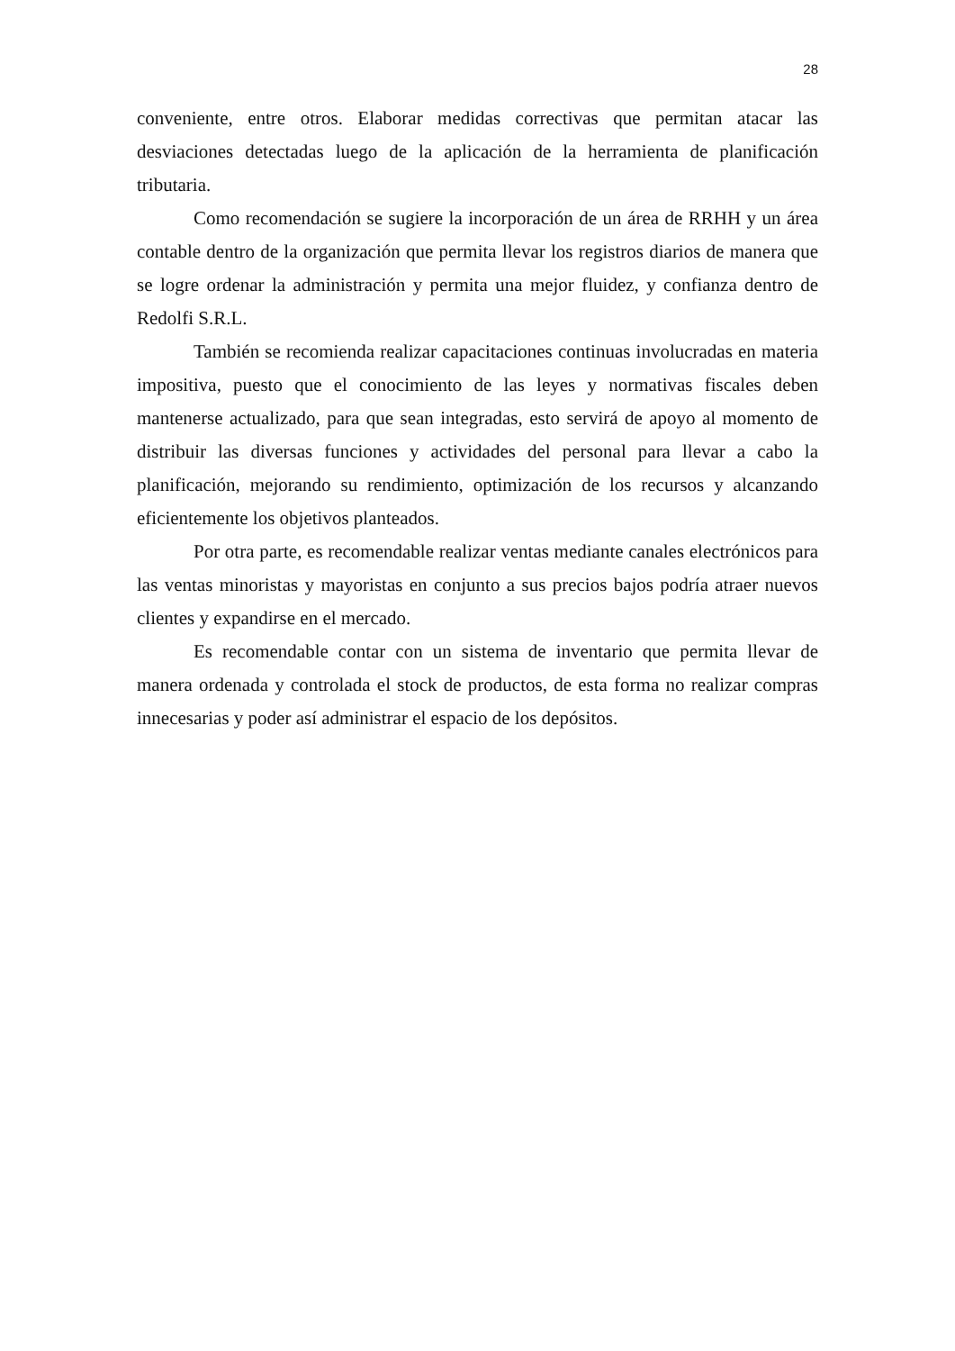28
conveniente, entre otros. Elaborar medidas correctivas que permitan atacar las desviaciones detectadas luego de la aplicación de la herramienta de planificación tributaria.
Como recomendación se sugiere la incorporación de un área de RRHH y un área contable dentro de la organización que permita llevar los registros diarios de manera que se logre ordenar la administración y permita una mejor fluidez, y confianza dentro de Redolfi S.R.L.
También se recomienda realizar capacitaciones continuas involucradas en materia impositiva, puesto que el conocimiento de las leyes y normativas fiscales deben mantenerse actualizado, para que sean integradas, esto servirá de apoyo al momento de distribuir las diversas funciones y actividades del personal para llevar a cabo la planificación, mejorando su rendimiento, optimización de los recursos y alcanzando eficientemente los objetivos planteados.
Por otra parte, es recomendable realizar ventas mediante canales electrónicos para las ventas minoristas y mayoristas en conjunto a sus precios bajos podría atraer nuevos clientes y expandirse en el mercado.
Es recomendable contar con un sistema de inventario que permita llevar de manera ordenada y controlada el stock de productos, de esta forma no realizar compras innecesarias y poder así administrar el espacio de los depósitos.